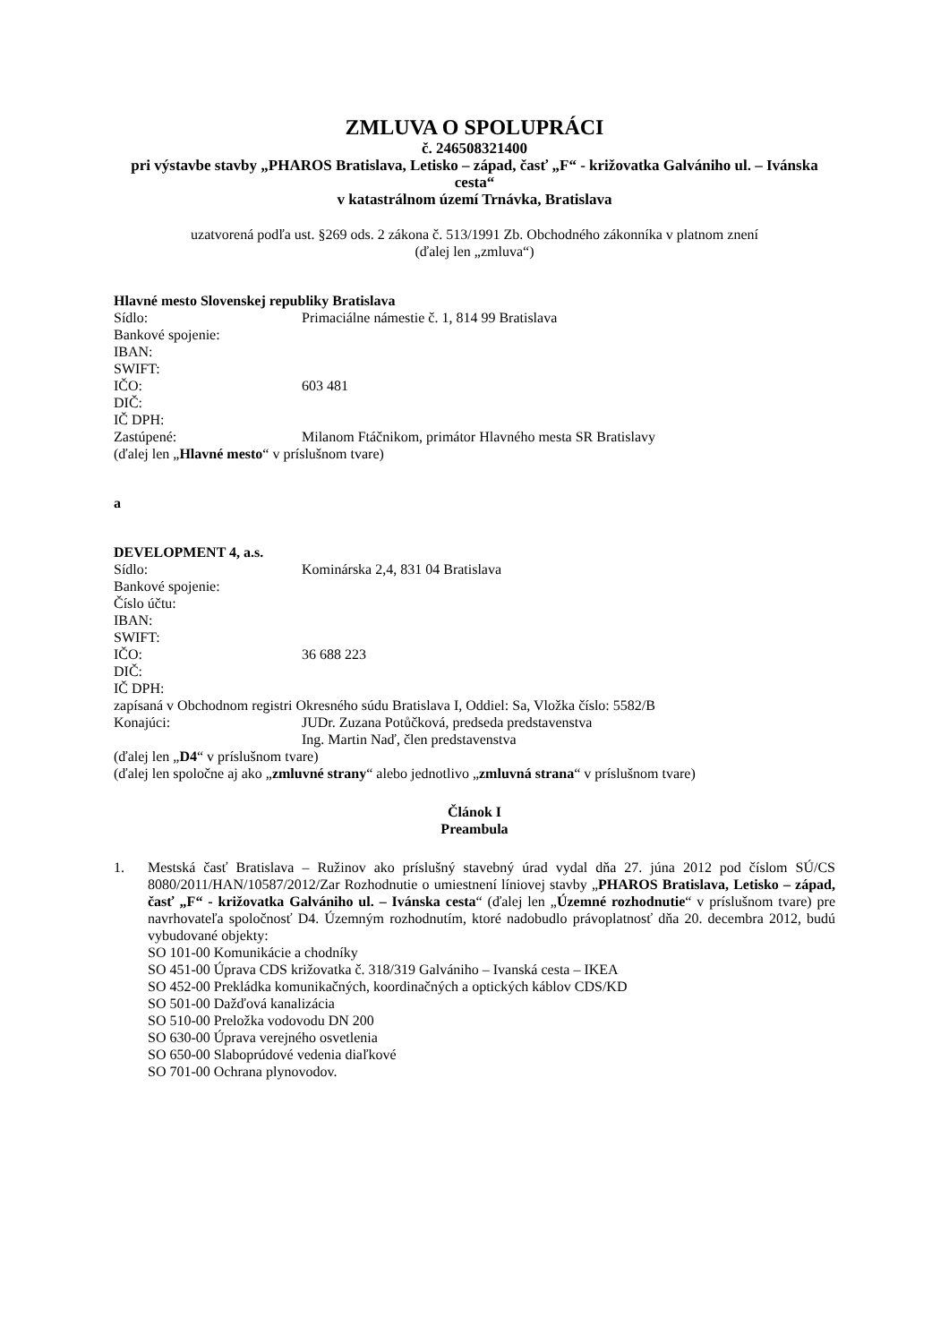ZMLUVA O SPOLUPRÁCI
č. 246508321400
pri výstavbe stavby „PHAROS Bratislava, Letisko – západ, časť „F“ - križovatka Galvániho ul. – Ivánska cesta“
v katastrálnom území Trnávka, Bratislava
uzatvorená podľa ust. §269 ods. 2 zákona č. 513/1991 Zb. Obchodného zákonníka v platnom znení
(ďalej len „zmluva“)
Hlavné mesto Slovenskej republiky Bratislava
Sídlo: Primaciálne námestie č. 1, 814 99 Bratislava
Bankové spojenie:
IBAN:
SWIFT:
IČO: 603 481
DIČ:
IČ DPH:
Zastúpené: Milanom Ftáčnikom, primátor Hlavného mesta SR Bratislavy
(ďalej len „Hlavné mesto“ v príslušnom tvare)
a
DEVELOPMENT 4, a.s.
Sídlo: Kominárska 2,4, 831 04 Bratislava
Bankové spojenie:
Číslo účtu:
IBAN:
SWIFT:
IČO: 36 688 223
DIČ:
IČ DPH:
zapísaná v Obchodnom registri Okresného súdu Bratislava I, Oddiel: Sa, Vložka číslo: 5582/B
Konajúci: JUDr. Zuzana Potůčková, predseda predstavenstva
Ing. Martin Naď, člen predstavenstva
(ďalej len „D4“ v príslušnom tvare)
(ďalej len spoločne aj ako „zmluvné strany“ alebo jednotlivo „zmluvná strana“ v príslušnom tvare)
Článok I
Preambula
1. Mestská časť Bratislava – Ružinov ako príslušný stavebný úrad vydal dňa 27. júna 2012 pod číslom SÚ/CS 8080/2011/HAN/10587/2012/Zar Rozhodnutie o umiestnení líniovej stavby „PHAROS Bratislava, Letisko – západ, časť „F“ - križovatka Galvániho ul. – Ivánska cesta“ (ďalej len „Územné rozhodnutie“ v príslušnom tvare) pre navrhovateľa spoločnosť D4. Územným rozhodnutím, ktoré nadobudlo právoplatnosť dňa 20. decembra 2012, budú vybudované objekty:
SO 101-00 Komunikácie a chodníky
SO 451-00 Úprava CDS križovatka č. 318/319 Galvániho – Ivanská cesta – IKEA
SO 452-00 Prekládka komunikačných, koordinačných a optických káblov CDS/KD
SO 501-00 Dažďová kanalizácia
SO 510-00 Preložka vodovodu DN 200
SO 630-00 Úprava verejného osvetlenia
SO 650-00 Slaboprúdové vedenia diaľkové
SO 701-00 Ochrana plynovodov.